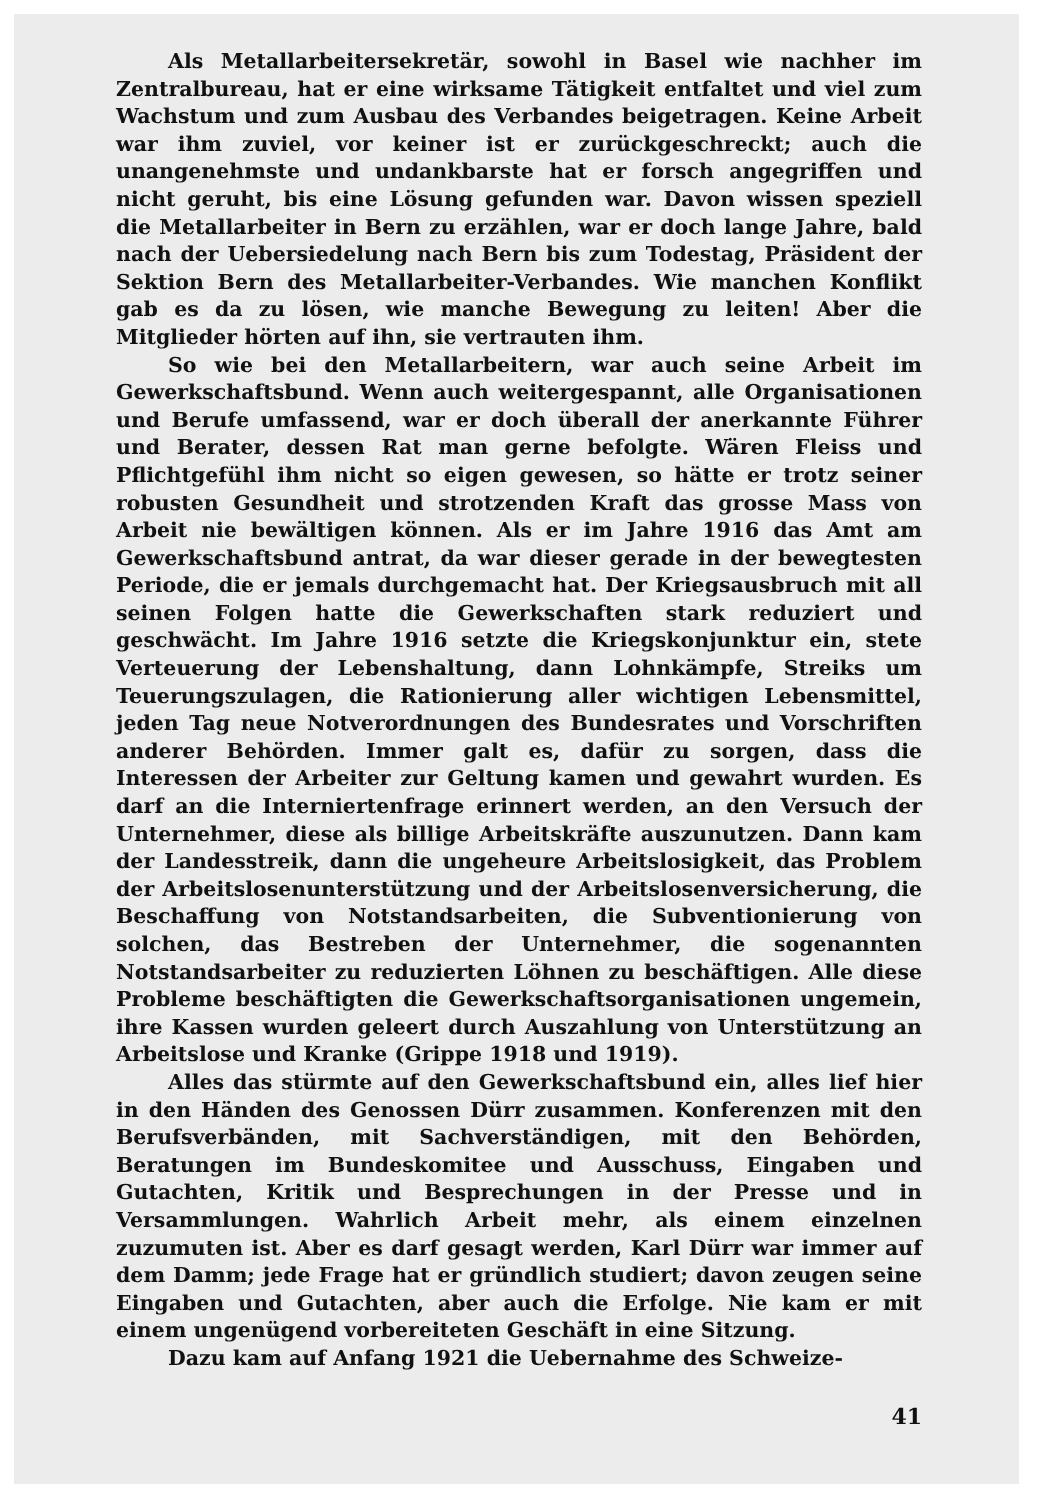Als Metallarbeitersekretär, sowohl in Basel wie nachher im Zentralbureau, hat er eine wirksame Tätigkeit entfaltet und viel zum Wachstum und zum Ausbau des Verbandes beigetragen. Keine Arbeit war ihm zuviel, vor keiner ist er zurückgeschreckt; auch die unangenehmste und undankbarste hat er forsch angegriffen und nicht geruht, bis eine Lösung gefunden war. Davon wissen speziell die Metallarbeiter in Bern zu erzählen, war er doch lange Jahre, bald nach der Uebersiedelung nach Bern bis zum Todestag, Präsident der Sektion Bern des Metallarbeiter-Verbandes. Wie manchen Konflikt gab es da zu lösen, wie manche Bewegung zu leiten! Aber die Mitglieder hörten auf ihn, sie vertrauten ihm.
So wie bei den Metallarbeitern, war auch seine Arbeit im Gewerkschaftsbund. Wenn auch weitergespannt, alle Organisationen und Berufe umfassend, war er doch überall der anerkannte Führer und Berater, dessen Rat man gerne befolgte. Wären Fleiss und Pflichtgefühl ihm nicht so eigen gewesen, so hätte er trotz seiner robusten Gesundheit und strotzenden Kraft das grosse Mass von Arbeit nie bewältigen können. Als er im Jahre 1916 das Amt am Gewerkschaftsbund antrat, da war dieser gerade in der bewegtesten Periode, die er jemals durchgemacht hat. Der Kriegsausbruch mit all seinen Folgen hatte die Gewerkschaften stark reduziert und geschwächt. Im Jahre 1916 setzte die Kriegskonjunktur ein, stete Verteuerung der Lebenshaltung, dann Lohnkämpfe, Streiks um Teuerungszulagen, die Rationierung aller wichtigen Lebensmittel, jeden Tag neue Notverordnungen des Bundesrates und Vorschriften anderer Behörden. Immer galt es, dafür zu sorgen, dass die Interessen der Arbeiter zur Geltung kamen und gewahrt wurden. Es darf an die Interniertenfrage erinnert werden, an den Versuch der Unternehmer, diese als billige Arbeitskräfte auszunutzen. Dann kam der Landesstreik, dann die ungeheure Arbeitslosigkeit, das Problem der Arbeitslosenunterstützung und der Arbeitslosenversicherung, die Beschaffung von Notstandsarbeiten, die Subventionierung von solchen, das Bestreben der Unternehmer, die sogenannten Notstandsarbeiter zu reduzierten Löhnen zu beschäftigen. Alle diese Probleme beschäftigten die Gewerkschaftsorganisationen ungemein, ihre Kassen wurden geleert durch Auszahlung von Unterstützung an Arbeitslose und Kranke (Grippe 1918 und 1919).
Alles das stürmte auf den Gewerkschaftsbund ein, alles lief hier in den Händen des Genossen Dürr zusammen. Konferenzen mit den Berufsverbänden, mit Sachverständigen, mit den Behörden, Beratungen im Bundeskomitee und Ausschuss, Eingaben und Gutachten, Kritik und Besprechungen in der Presse und in Versammlungen. Wahrlich Arbeit mehr, als einem einzelnen zuzumuten ist. Aber es darf gesagt werden, Karl Dürr war immer auf dem Damm; jede Frage hat er gründlich studiert; davon zeugen seine Eingaben und Gutachten, aber auch die Erfolge. Nie kam er mit einem ungenügend vorbereiteten Geschäft in eine Sitzung.
Dazu kam auf Anfang 1921 die Uebernahme des Schweize-
41